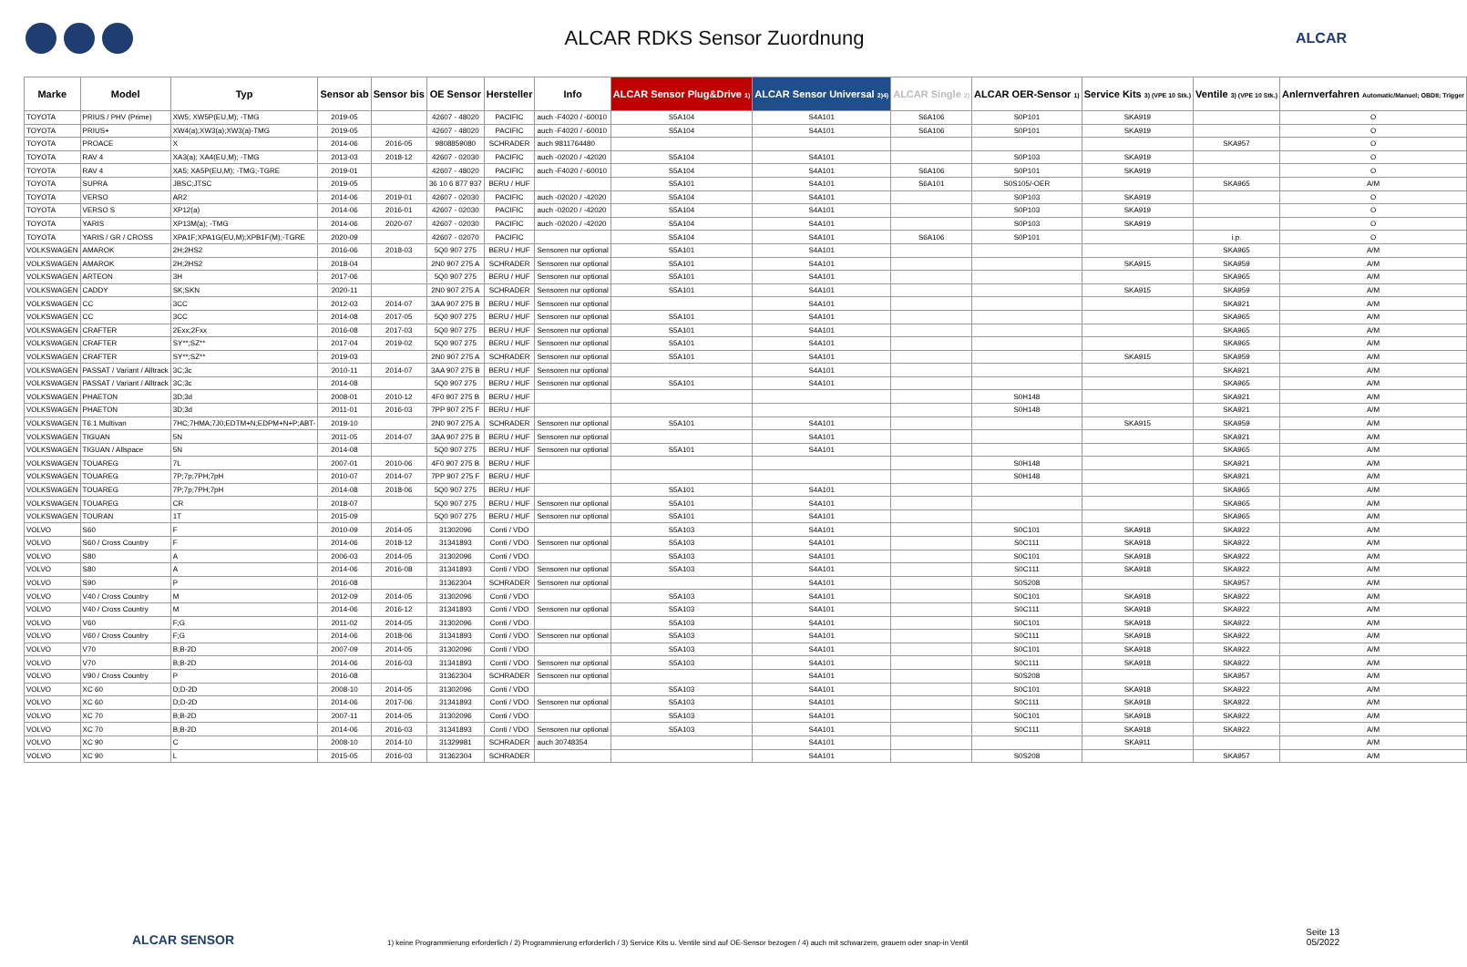ALCAR RDKS Sensor Zuordnung
ALCAR
| Marke | Model | Typ | Sensor ab | Sensor bis | OE Sensor | Hersteller | Info | ALCAR Sensor Plug&Drive 1) | ALCAR Sensor Universal 2)4) | ALCAR Single 2) | ALCAR OER-Sensor 1) | Service Kits 3) (VPE 10 Stk.) | Ventile 3) (VPE 10 Stk.) | Anlernverfahren Automatic/Manuel; OBDII; Trigger |
| --- | --- | --- | --- | --- | --- | --- | --- | --- | --- | --- | --- | --- | --- | --- |
| TOYOTA | PRIUS / PHV (Prime) | XW5; XW5P(EU,M); -TMG | 2019-05 | | 42607 - 48020 | PACIFIC | auch -F4020 / -60010 | S5A104 | S4A101 | S6A106 | S0P101 | SKA919 | | O |
| TOYOTA | PRIUS+ | XW4(a);XW3(a);XW3(a)-TMG | 2019-05 | | 42607 - 48020 | PACIFIC | auch -F4020 / -60010 | S5A104 | S4A101 | S6A106 | S0P101 | SKA919 | | O |
| TOYOTA | PROACE | X | 2014-06 | 2016-05 | 9808859080 | SCHRADER | auch 9811764480 | | | | | | SKA957 | O |
| TOYOTA | RAV 4 | XA3(a); XA4(EU,M); -TMG | 2013-03 | 2018-12 | 42607 - 02030 | PACIFIC | auch -02020 / -42020 | S5A104 | S4A101 | | S0P103 | SKA919 | | O |
| TOYOTA | RAV 4 | XA5; XA5P(EU,M); -TMG;-TGRE | 2019-01 | | 42607 - 48020 | PACIFIC | auch -F4020 / -60010 | S5A104 | S4A101 | S6A106 | S0P101 | SKA919 | | O |
| TOYOTA | SUPRA | JBSC;JTSC | 2019-05 | | 36 10 6 877 937 | BERU / HUF | | S5A101 | S4A101 | S6A101 | S0S105/-OER | | SKA965 | A/M |
| TOYOTA | VERSO | AR2 | 2014-06 | 2019-01 | 42607 - 02030 | PACIFIC | auch -02020 / -42020 | S5A104 | S4A101 | | S0P103 | SKA919 | | O |
| TOYOTA | VERSO S | XP12(a) | 2014-06 | 2016-01 | 42607 - 02030 | PACIFIC | auch -02020 / -42020 | S5A104 | S4A101 | | S0P103 | SKA919 | | O |
| TOYOTA | YARIS | XP13M(a); -TMG | 2014-06 | 2020-07 | 42607 - 02030 | PACIFIC | auch -02020 / -42020 | S5A104 | S4A101 | | S0P103 | SKA919 | | O |
| TOYOTA | YARIS / GR / CROSS | XPA1F;XPA1G(EU,M);XPB1F(M);-TGRE | 2020-09 | | 42607 - 02070 | PACIFIC | | S5A104 | S4A101 | S6A106 | S0P101 | | i.p. | O |
| VOLKSWAGEN | AMAROK | 2H;2HS2 | 2016-06 | 2018-03 | 5Q0 907 275 | BERU / HUF | Sensoren nur optional | S5A101 | S4A101 | | | | SKA965 | A/M |
| VOLKSWAGEN | AMAROK | 2H;2HS2 | 2018-04 | | 2N0 907 275 A | SCHRADER | Sensoren nur optional | S5A101 | S4A101 | | | SKA915 | SKA959 | A/M |
| VOLKSWAGEN | ARTEON | 3H | 2017-06 | | 5Q0 907 275 | BERU / HUF | Sensoren nur optional | S5A101 | S4A101 | | | | SKA965 | A/M |
| VOLKSWAGEN | CADDY | SK;SKN | 2020-11 | | 2N0 907 275 A | SCHRADER | Sensoren nur optional | S5A101 | S4A101 | | | SKA915 | SKA959 | A/M |
| VOLKSWAGEN | CC | 3CC | 2012-03 | 2014-07 | 3AA 907 275 B | BERU / HUF | Sensoren nur optional | | S4A101 | | | | SKA921 | A/M |
| VOLKSWAGEN | CC | 3CC | 2014-08 | 2017-05 | 5Q0 907 275 | BERU / HUF | Sensoren nur optional | S5A101 | S4A101 | | | | SKA965 | A/M |
| VOLKSWAGEN | CRAFTER | 2Exx;2Fxx | 2016-08 | 2017-03 | 5Q0 907 275 | BERU / HUF | Sensoren nur optional | S5A101 | S4A101 | | | | SKA965 | A/M |
| VOLKSWAGEN | CRAFTER | SY**;SZ** | 2017-04 | 2019-02 | 5Q0 907 275 | BERU / HUF | Sensoren nur optional | S5A101 | S4A101 | | | | SKA965 | A/M |
| VOLKSWAGEN | CRAFTER | SY**;SZ** | 2019-03 | | 2N0 907 275 A | SCHRADER | Sensoren nur optional | S5A101 | S4A101 | | | SKA915 | SKA959 | A/M |
| VOLKSWAGEN | PASSAT / Variant / Alltrack | 3C;3c | 2010-11 | 2014-07 | 3AA 907 275 B | BERU / HUF | Sensoren nur optional | | S4A101 | | | | SKA921 | A/M |
| VOLKSWAGEN | PASSAT / Variant / Alltrack | 3C;3c | 2014-08 | | 5Q0 907 275 | BERU / HUF | Sensoren nur optional | S5A101 | S4A101 | | | | SKA965 | A/M |
| VOLKSWAGEN | PHAETON | 3D;3d | 2008-01 | 2010-12 | 4F0 907 275 B | BERU / HUF | | | | | S0H148 | | SKA921 | A/M |
| VOLKSWAGEN | PHAETON | 3D;3d | 2011-01 | 2016-03 | 7PP 907 275 F | BERU / HUF | | | | | S0H148 | | SKA921 | A/M |
| VOLKSWAGEN | T6.1 Multivan | 7HC;7HMA;7J0;EDTM+N;EDPM+N+P;ABT- | 2019-10 | | 2N0 907 275 A | SCHRADER | Sensoren nur optional | S5A101 | S4A101 | | | SKA915 | SKA959 | A/M |
| VOLKSWAGEN | TIGUAN | 5N | 2011-05 | 2014-07 | 3AA 907 275 B | BERU / HUF | Sensoren nur optional | | S4A101 | | | | SKA921 | A/M |
| VOLKSWAGEN | TIGUAN / Allspace | 5N | 2014-08 | | 5Q0 907 275 | BERU / HUF | Sensoren nur optional | S5A101 | S4A101 | | | | SKA965 | A/M |
| VOLKSWAGEN | TOUAREG | 7L | 2007-01 | 2010-06 | 4F0 907 275 B | BERU / HUF | | | | | S0H148 | | SKA921 | A/M |
| VOLKSWAGEN | TOUAREG | 7P;7p;7PH;7pH | 2010-07 | 2014-07 | 7PP 907 275 F | BERU / HUF | | | | | S0H148 | | SKA921 | A/M |
| VOLKSWAGEN | TOUAREG | 7P;7p;7PH;7pH | 2014-08 | 2018-06 | 5Q0 907 275 | BERU / HUF | | S5A101 | S4A101 | | | | SKA965 | A/M |
| VOLKSWAGEN | TOUAREG | CR | 2018-07 | | 5Q0 907 275 | BERU / HUF | Sensoren nur optional | S5A101 | S4A101 | | | | SKA965 | A/M |
| VOLKSWAGEN | TOURAN | 1T | 2015-09 | | 5Q0 907 275 | BERU / HUF | Sensoren nur optional | S5A101 | S4A101 | | | | SKA965 | A/M |
| VOLVO | S60 | F | 2010-09 | 2014-05 | 31302096 | Conti / VDO | | S5A103 | S4A101 | | S0C101 | SKA918 | SKA922 | A/M |
| VOLVO | S60 / Cross Country | F | 2014-06 | 2018-12 | 31341893 | Conti / VDO | Sensoren nur optional | S5A103 | S4A101 | | S0C111 | SKA918 | SKA922 | A/M |
| VOLVO | S80 | A | 2006-03 | 2014-05 | 31302096 | Conti / VDO | | S5A103 | S4A101 | | S0C101 | SKA918 | SKA922 | A/M |
| VOLVO | S80 | A | 2014-06 | 2016-08 | 31341893 | Conti / VDO | Sensoren nur optional | S5A103 | S4A101 | | S0C111 | SKA918 | SKA922 | A/M |
| VOLVO | S90 | P | 2016-08 | | 31362304 | SCHRADER | Sensoren nur optional | | S4A101 | | S0S208 | | SKA957 | A/M |
| VOLVO | V40 / Cross Country | M | 2012-09 | 2014-05 | 31302096 | Conti / VDO | | S5A103 | S4A101 | | S0C101 | SKA918 | SKA922 | A/M |
| VOLVO | V40 / Cross Country | M | 2014-06 | 2016-12 | 31341893 | Conti / VDO | Sensoren nur optional | S5A103 | S4A101 | | S0C111 | SKA918 | SKA922 | A/M |
| VOLVO | V60 | F;G | 2011-02 | 2014-05 | 31302096 | Conti / VDO | | S5A103 | S4A101 | | S0C101 | SKA918 | SKA922 | A/M |
| VOLVO | V60 / Cross Country | F;G | 2014-06 | 2018-06 | 31341893 | Conti / VDO | Sensoren nur optional | S5A103 | S4A101 | | S0C111 | SKA918 | SKA922 | A/M |
| VOLVO | V70 | B;B-2D | 2007-09 | 2014-05 | 31302096 | Conti / VDO | | S5A103 | S4A101 | | S0C101 | SKA918 | SKA922 | A/M |
| VOLVO | V70 | B;B-2D | 2014-06 | 2016-03 | 31341893 | Conti / VDO | Sensoren nur optional | S5A103 | S4A101 | | S0C111 | SKA918 | SKA922 | A/M |
| VOLVO | V90 / Cross Country | P | 2016-08 | | 31362304 | SCHRADER | Sensoren nur optional | | S4A101 | | S0S208 | | SKA957 | A/M |
| VOLVO | XC 60 | D;D-2D | 2008-10 | 2014-05 | 31302096 | Conti / VDO | | S5A103 | S4A101 | | S0C101 | SKA918 | SKA922 | A/M |
| VOLVO | XC 60 | D;D-2D | 2014-06 | 2017-06 | 31341893 | Conti / VDO | Sensoren nur optional | S5A103 | S4A101 | | S0C111 | SKA918 | SKA922 | A/M |
| VOLVO | XC 70 | B;B-2D | 2007-11 | 2014-05 | 31302096 | Conti / VDO | | S5A103 | S4A101 | | S0C101 | SKA918 | SKA922 | A/M |
| VOLVO | XC 70 | B;B-2D | 2014-06 | 2016-03 | 31341893 | Conti / VDO | Sensoren nur optional | S5A103 | S4A101 | | S0C111 | SKA918 | SKA922 | A/M |
| VOLVO | XC 90 | C | 2008-10 | 2014-10 | 31329981 | SCHRADER | auch 30748354 | | S4A101 | | | SKA911 | | A/M |
| VOLVO | XC 90 | L | 2015-05 | 2016-03 | 31362304 | SCHRADER | | | S4A101 | | S0S208 | | SKA957 | A/M |
ALCAR SENSOR
1) keine Programmierung erforderlich / 2) Programmierung erforderlich / 3) Service Kits u. Ventile sind auf OE-Sensor bezogen / 4) auch mit schwarzem, grauem oder snap-in Ventil
Seite 13
05/2022